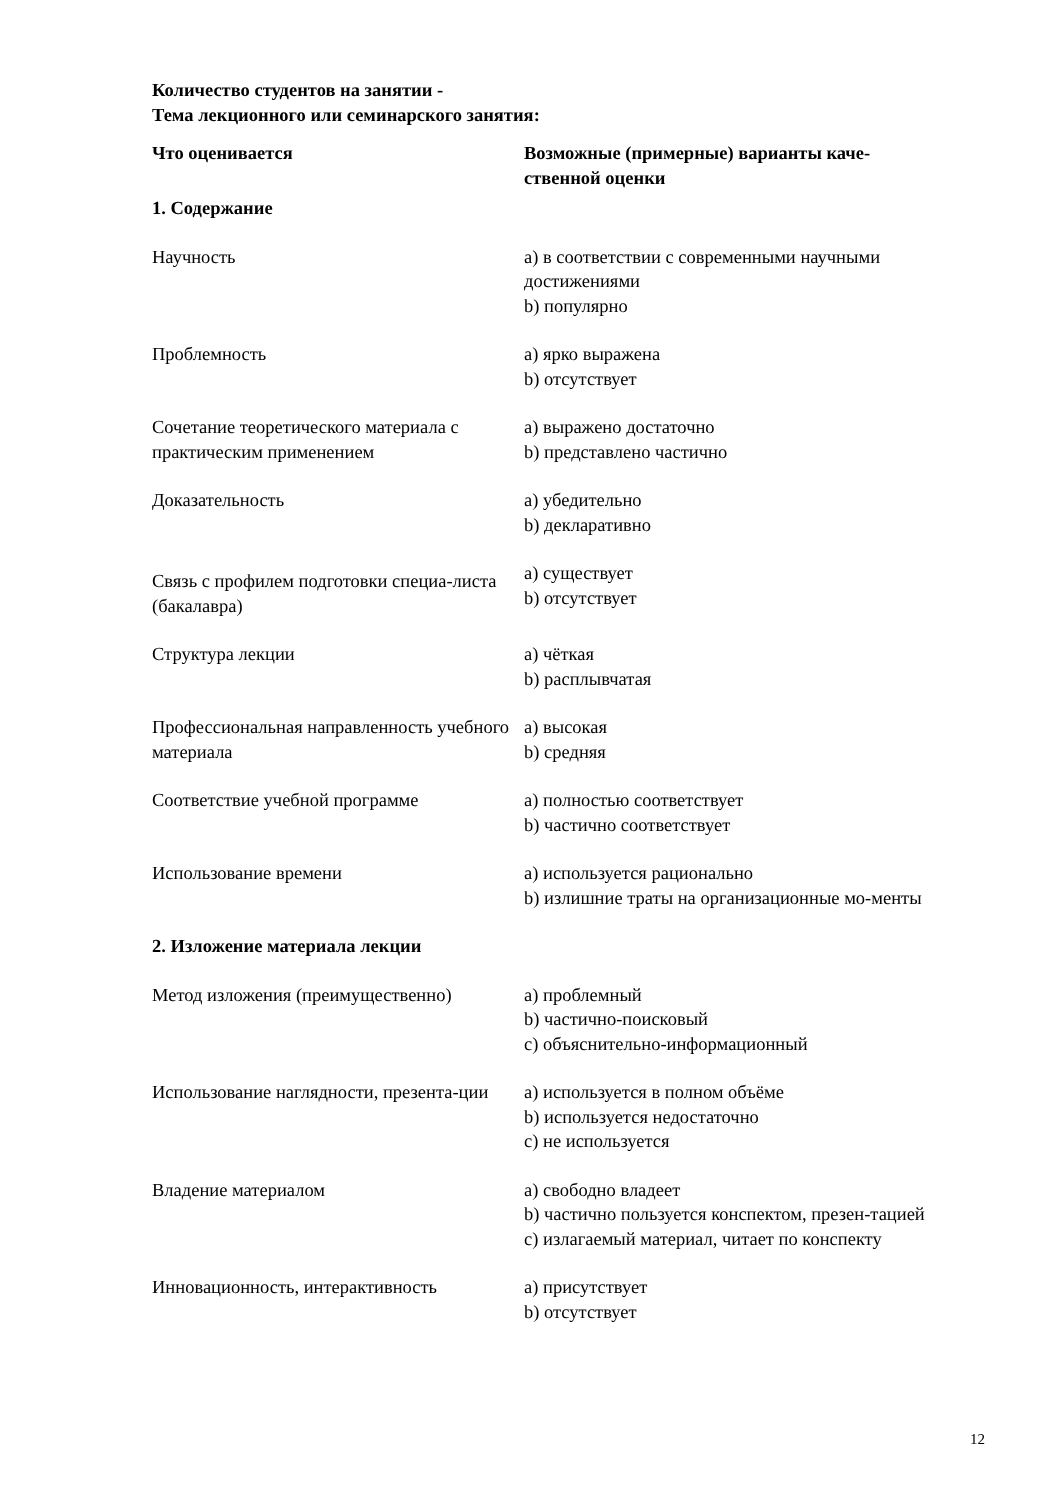Количество студентов на занятии -
Тема лекционного или семинарского занятия:
| Что оценивается | Возможные (примерные) варианты каче- ственной оценки |
| --- | --- |
| 1. Содержание | |
| Научность | a) в соответствии с современными научными достижениями b) популярно |
| Проблемность | a) ярко выражена b) отсутствует |
| Сочетание теоретического материала с практическим применением | a) выражено достаточно b) представлено частично |
| Доказательность | a) убедительно b) декларативно |
| Связь с профилем подготовки специа-листа (бакалавра) | a) существует b) отсутствует |
| Структура лекции | a) чёткая b) расплывчатая |
| Профессиональная направленность учебного материала | a) высокая b) средняя |
| Соответствие учебной программе | a) полностью соответствует b) частично соответствует |
| Использование времени | a) используется рационально b) излишние траты на организационные мо-менты |
| 2. Изложение материала лекции | |
| Метод изложения (преимущественно) | a) проблемный b) частично-поисковый c) объяснительно-информационный |
| Использование наглядности, презента-ции | a) используется в полном объёме b) используется недостаточно c) не используется |
| Владение материалом | a) свободно владеет b) частично пользуется конспектом, презен-тацией c) излагаемый материал, читает по конспекту |
| Инновационность, интерактивность | a) присутствует b) отсутствует |
12